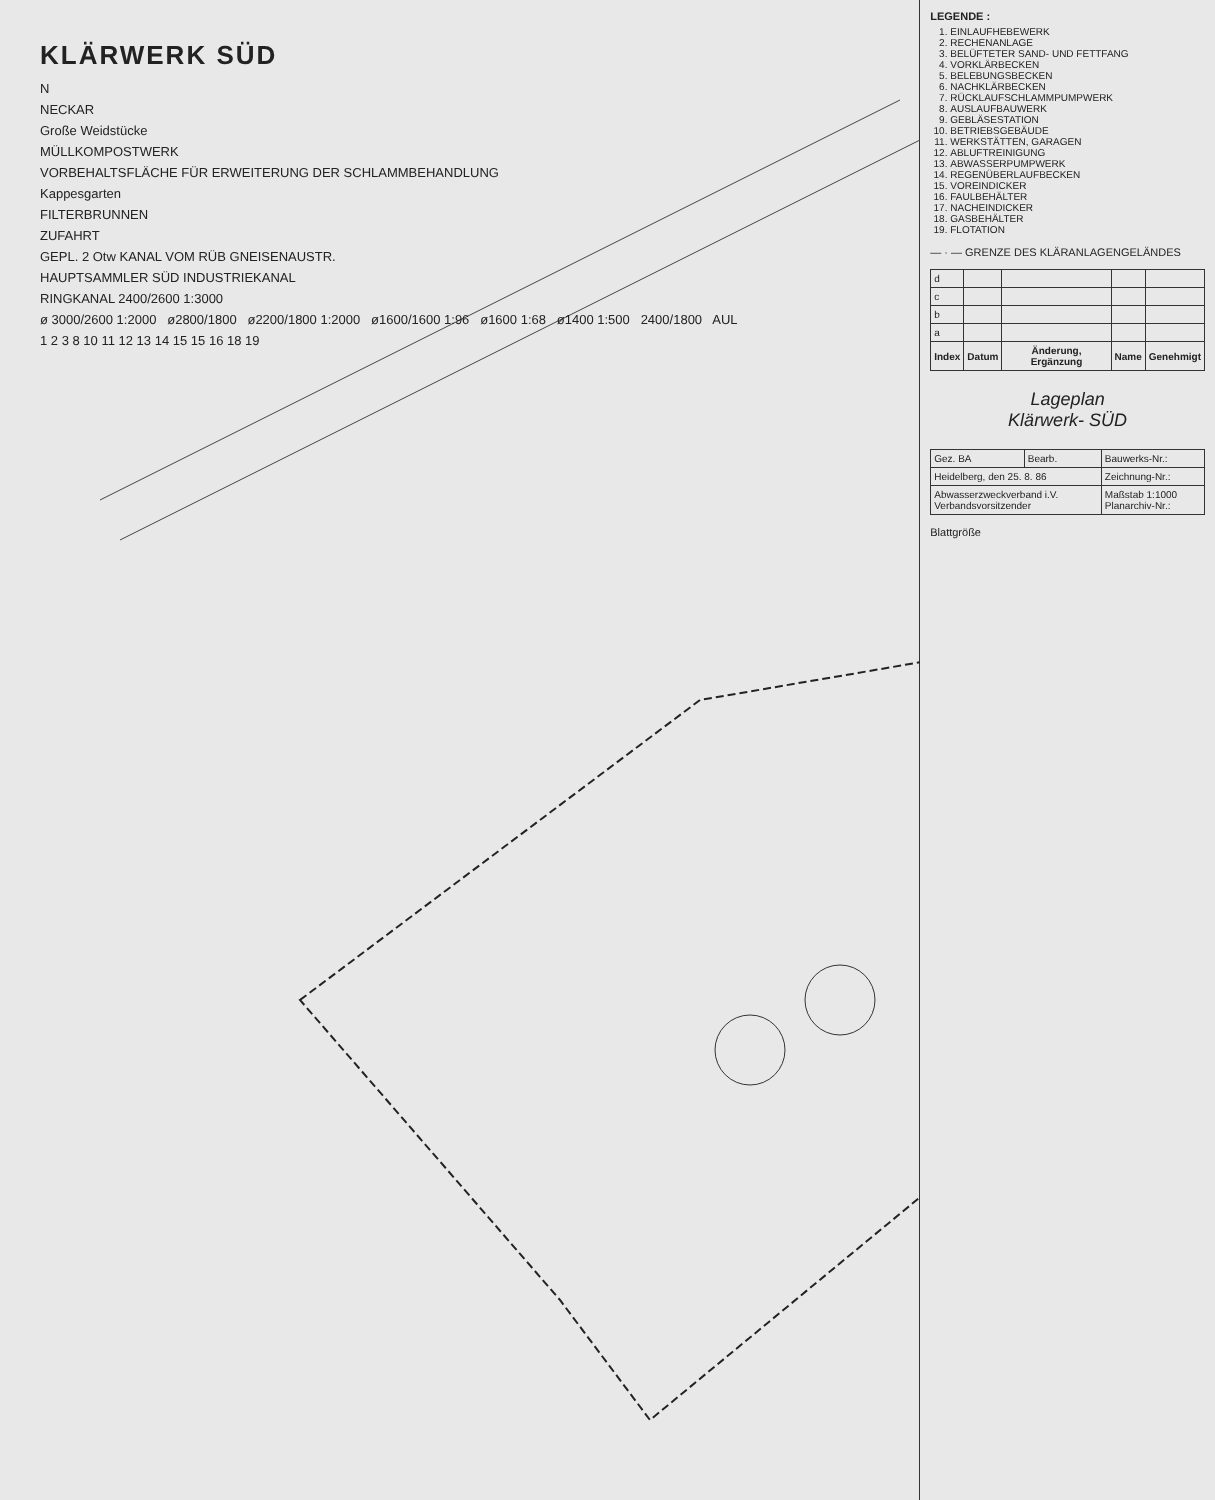KLÄRWERK SÜD
N
NECKAR
Große Weidstücke
MÜLLKOMPOSTWERK
VORBEHALTSFLÄCHE FÜR ERWEITERUNG DER SCHLAMMBEHANDLUNG
Kappesgarten
FILTERBRUNNEN
ZUFAHRT
GEPL. 2 Otw KANAL VOM RÜB GNEISENAUSTR.
HAUPTSAMMLER SÜD INDUSTRIEKANAL
RINGKANAL 2400/2600 1:3000
ø 3000/2600 1:2000 ø2800/1800 ø2200/1800 1:2000 ø1600/1600 1:96 ø1600 1:68 ø1400 1:500 2400/1800 AUL
1 2 3 8 10 11 12 13 14 15 15 16 18 19
LEGENDE :
1. EINLAUFHEBEWERK
2. RECHENANLAGE
3. BELÜFTETER SAND- UND FETTFANG
4. VORKLÄRBECKEN
5. BELEBUNGSBECKEN
6. NACHKLÄRBECKEN
7. RÜCKLAUFSCHLAMMPUMPWERK
8. AUSLAUFBAUWERK
9. GEBLÄSESTATION
10. BETRIEBSGEBÄUDE
11. WERKSTÄTTEN, GARAGEN
12. ABLUFTREINIGUNG
13. ABWASSERPUMPWERK
14. REGENÜBERLAUFBECKEN
15. VOREINDICKER
16. FAULBEHÄLTER
17. NACHEINDICKER
18. GASBEHÄLTER
19. FLOTATION
— · — GRENZE DES KLÄRANLAGENGELÄNDES
| d | | | | |
| c | | | | |
| b | | | | |
| a | | | | |
| Index | Datum | Änderung, Ergänzung | Name | Genehmigt |
Lageplan
Klärwerk- SÜD
| Gez. BA | Bearb. | Bauwerks-Nr.: |
| Heidelberg, den 25. 8. 86 | | Zeichnung-Nr.: |
| Abwasserzweckverband i.V. Verbandsvorsitzender | | Maßstab 1:1000 Planarchiv-Nr.: |
Blattgröße